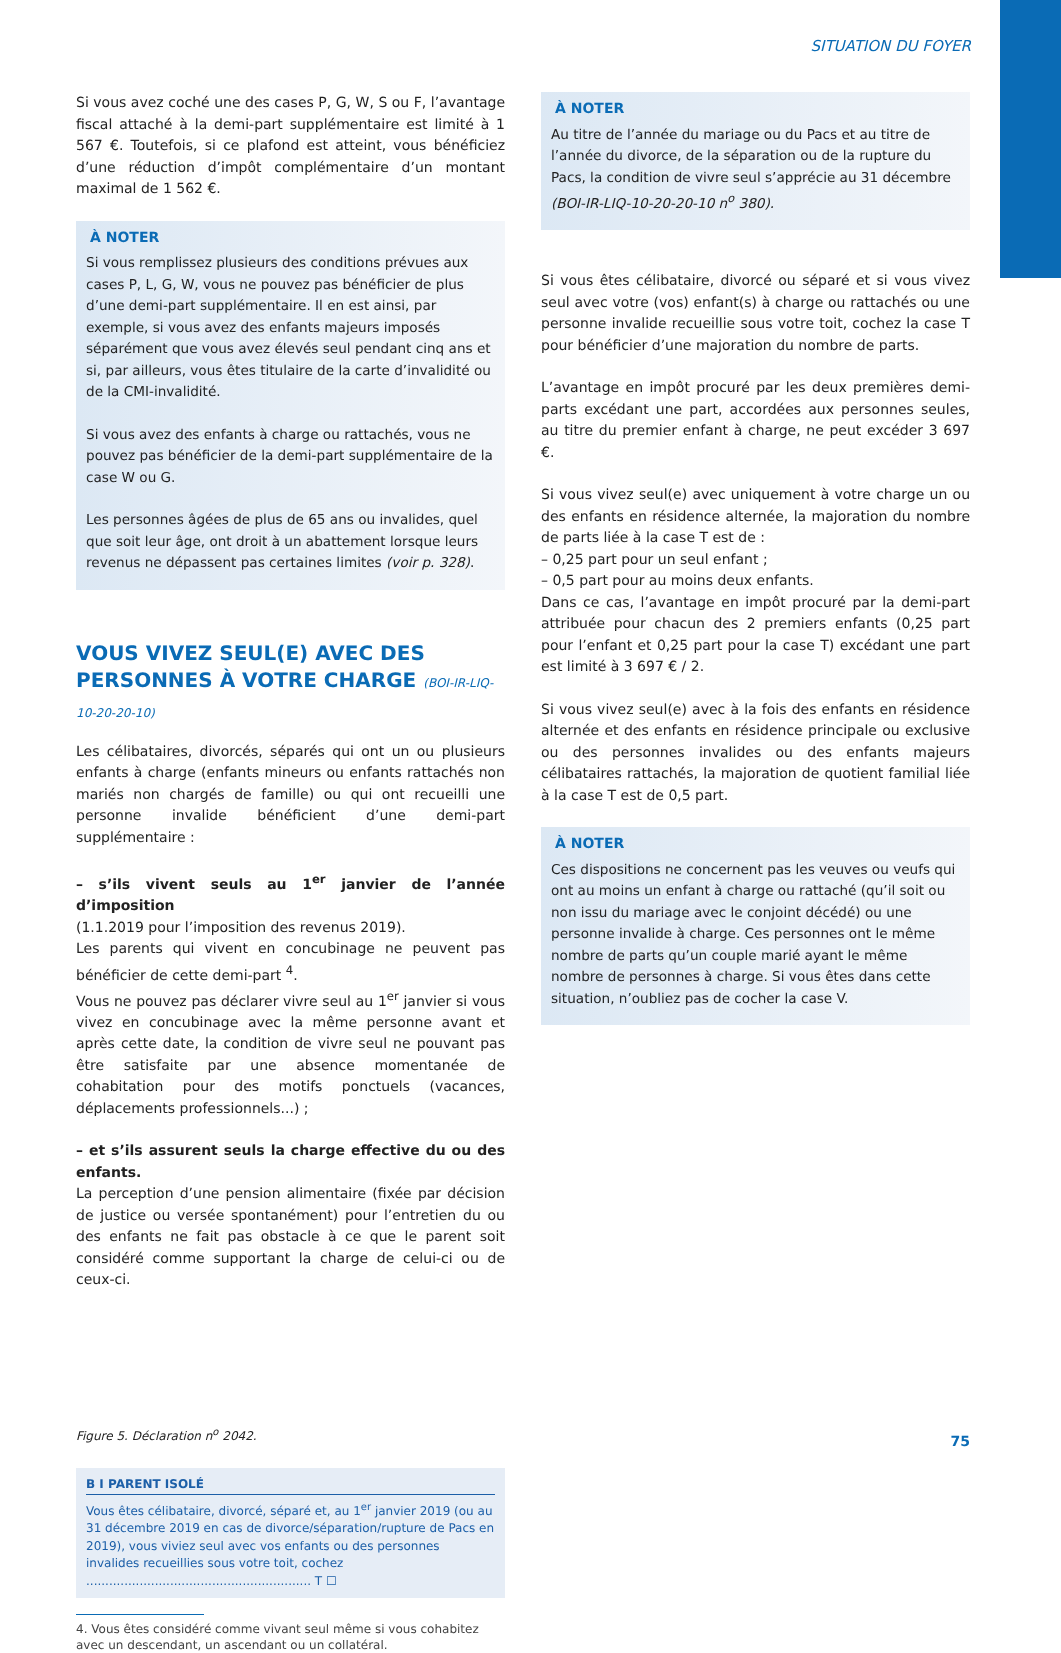SITUATION DU FOYER
Si vous avez coché une des cases P, G, W, S ou F, l’avantage fiscal attaché à la demi-part supplémentaire est limité à 1 567 €. Toutefois, si ce plafond est atteint, vous bénéficiez d’une réduction d’impôt complémentaire d’un montant maximal de 1 562 €.
À NOTER
Si vous remplissez plusieurs des conditions prévues aux cases P, L, G, W, vous ne pouvez pas bénéficier de plus d’une demi-part supplémentaire. Il en est ainsi, par exemple, si vous avez des enfants majeurs imposés séparément que vous avez élevés seul pendant cinq ans et si, par ailleurs, vous êtes titulaire de la carte d’invalidité ou de la CMI-invalidité.
Si vous avez des enfants à charge ou rattachés, vous ne pouvez pas bénéficier de la demi-part supplémentaire de la case W ou G.
Les personnes âgées de plus de 65 ans ou invalides, quel que soit leur âge, ont droit à un abattement lorsque leurs revenus ne dépassent pas certaines limites (voir p. 328).
VOUS VIVEZ SEUL(E) AVEC DES PERSONNES À VOTRE CHARGE (BOI-IR-LIQ-10-20-20-10)
Les célibataires, divorcés, séparés qui ont un ou plusieurs enfants à charge (enfants mineurs ou enfants rattachés non mariés non chargés de famille) ou qui ont recueilli une personne invalide bénéficient d’une demi-part supplémentaire :
– s’ils vivent seuls au 1<sup>er</sup> janvier de l’année d’imposition
(1.1.2019 pour l’imposition des revenus 2019).
Les parents qui vivent en concubinage ne peuvent pas bénéficier de cette demi-part <sup>4</sup>.
Vous ne pouvez pas déclarer vivre seul au 1<sup>er</sup> janvier si vous vivez en concubinage avec la même personne avant et après cette date, la condition de vivre seul ne pouvant pas être satisfaite par une absence momentanée de cohabitation pour des motifs ponctuels (vacances, déplacements professionnels...) ;
– et s’ils assurent seuls la charge effective du ou des enfants.
La perception d’une pension alimentaire (fixée par décision de justice ou versée spontanément) pour l’entretien du ou des enfants ne fait pas obstacle à ce que le parent soit considéré comme supportant la charge de celui-ci ou de ceux-ci.
Figure 5. Déclaration n<sup>o</sup> 2042.
B I PARENT ISOLÉ
Vous êtes célibataire, divorcé, séparé et, au 1<sup>er</sup> janvier 2019 (ou au 31 décembre 2019 en cas de divorce/séparation/rupture de Pacs en 2019), vous viviez seul avec vos enfants ou des personnes invalides recueillies sous votre toit, cochez ........................................................... T ☐
4. Vous êtes considéré comme vivant seul même si vous cohabitez avec un descendant, un ascendant ou un collatéral.
À NOTER
Au titre de l’année du mariage ou du Pacs et au titre de l’année du divorce, de la séparation ou de la rupture du Pacs, la condition de vivre seul s’apprécie au 31 décembre (BOI-IR-LIQ-10-20-20-10 n<sup>o</sup> 380).
Si vous êtes célibataire, divorcé ou séparé et si vous vivez seul avec votre (vos) enfant(s) à charge ou rattachés ou une personne invalide recueillie sous votre toit, cochez la case T pour bénéficier d’une majoration du nombre de parts.
L’avantage en impôt procuré par les deux premières demi-parts excédant une part, accordées aux personnes seules, au titre du premier enfant à charge, ne peut excéder 3 697 €.
Si vous vivez seul(e) avec uniquement à votre charge un ou des enfants en résidence alternée, la majoration du nombre de parts liée à la case T est de :
– 0,25 part pour un seul enfant ;
– 0,5 part pour au moins deux enfants.
Dans ce cas, l’avantage en impôt procuré par la demi-part attribuée pour chacun des 2 premiers enfants (0,25 part pour l’enfant et 0,25 part pour la case T) excédant une part est limité à 3 697 € / 2.
Si vous vivez seul(e) avec à la fois des enfants en résidence alternée et des enfants en résidence principale ou exclusive ou des personnes invalides ou des enfants majeurs célibataires rattachés, la majoration de quotient familial liée à la case T est de 0,5 part.
À NOTER
Ces dispositions ne concernent pas les veuves ou veufs qui ont au moins un enfant à charge ou rattaché (qu’il soit ou non issu du mariage avec le conjoint décédé) ou une personne invalide à charge. Ces personnes ont le même nombre de parts qu’un couple marié ayant le même nombre de personnes à charge. Si vous êtes dans cette situation, n’oubliez pas de cocher la case V.
75